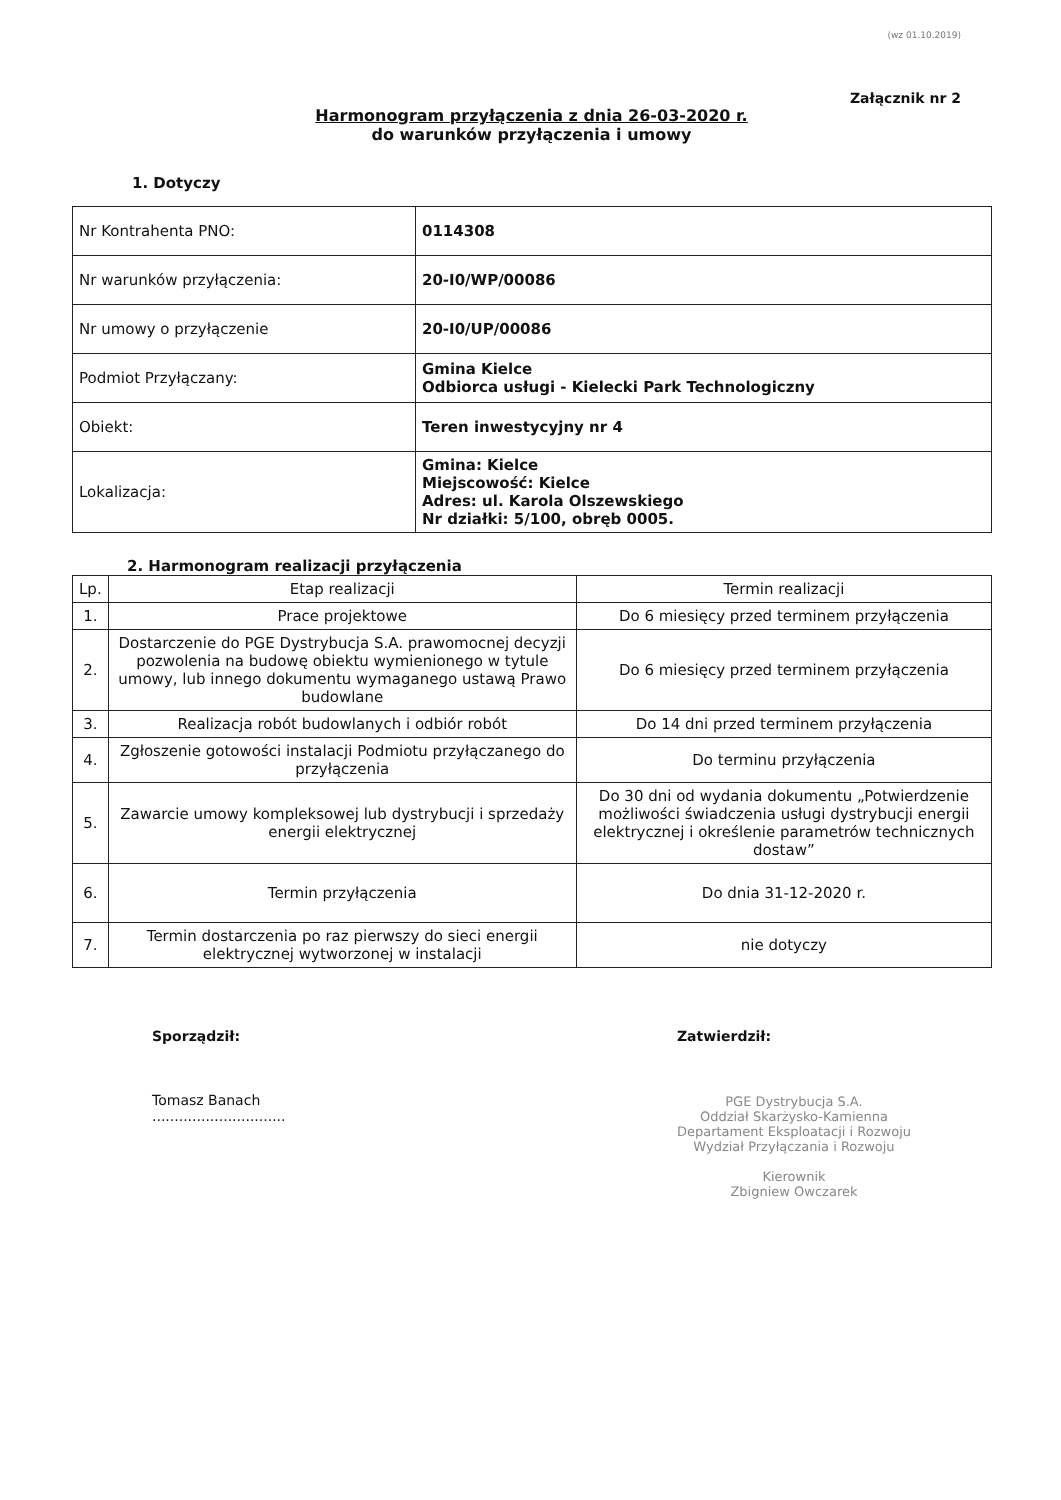(wz 01.10.2019)
Załącznik nr 2
Harmonogram przyłączenia z dnia 26-03-2020 r.
do warunków przyłączenia i umowy
1. Dotyczy
| Nr Kontrahenta PNO: | 0114308 |
| Nr warunków przyłączenia: | 20-I0/WP/00086 |
| Nr umowy o przyłączenie | 20-I0/UP/00086 |
| Podmiot Przyłączany: | Gmina Kielce Odbiorca usługi - Kielecki Park Technologiczny |
| Obiekt: | Teren inwestycyjny nr 4 |
| Lokalizacja: | Gmina: Kielce Miejscowość: Kielce Adres: ul. Karola Olszewskiego Nr działki: 5/100, obręb 0005. |
2. Harmonogram realizacji przyłączenia
| Lp. | Etap realizacji | Termin realizacji |
| --- | --- | --- |
| 1. | Prace projektowe | Do 6 miesięcy przed terminem przyłączenia |
| 2. | Dostarczenie do PGE Dystrybucja S.A. prawomocnej decyzji pozwolenia na budowę obiektu wymienionego w tytule umowy, lub innego dokumentu wymaganego ustawą Prawo budowlane | Do 6 miesięcy przed terminem przyłączenia |
| 3. | Realizacja robót budowlanych i odbiór robót | Do 14 dni przed terminem przyłączenia |
| 4. | Zgłoszenie gotowości instalacji Podmiotu przyłączanego do przyłączenia | Do terminu przyłączenia |
| 5. | Zawarcie umowy kompleksowej lub dystrybucji i sprzedaży energii elektrycznej | Do 30 dni od wydania dokumentu „Potwierdzenie możliwości świadczenia usługi dystrybucji energii elektrycznej i określenie parametrów technicznych dostaw” |
| 6. | Termin przyłączenia | Do dnia 31-12-2020 r. |
| 7. | Termin dostarczenia po raz pierwszy do sieci energii elektrycznej wytworzonej w instalacji | nie dotyczy |
Sporządził:
Tomasz Banach
..............................
Zatwierdził:
PGE Dystrybucja S.A.
Oddział Skarżysko-Kamienna
Departament Eksploatacji i Rozwoju
Wydział Przyłączania i Rozwoju
Kierownik
Zbigniew Owczarek